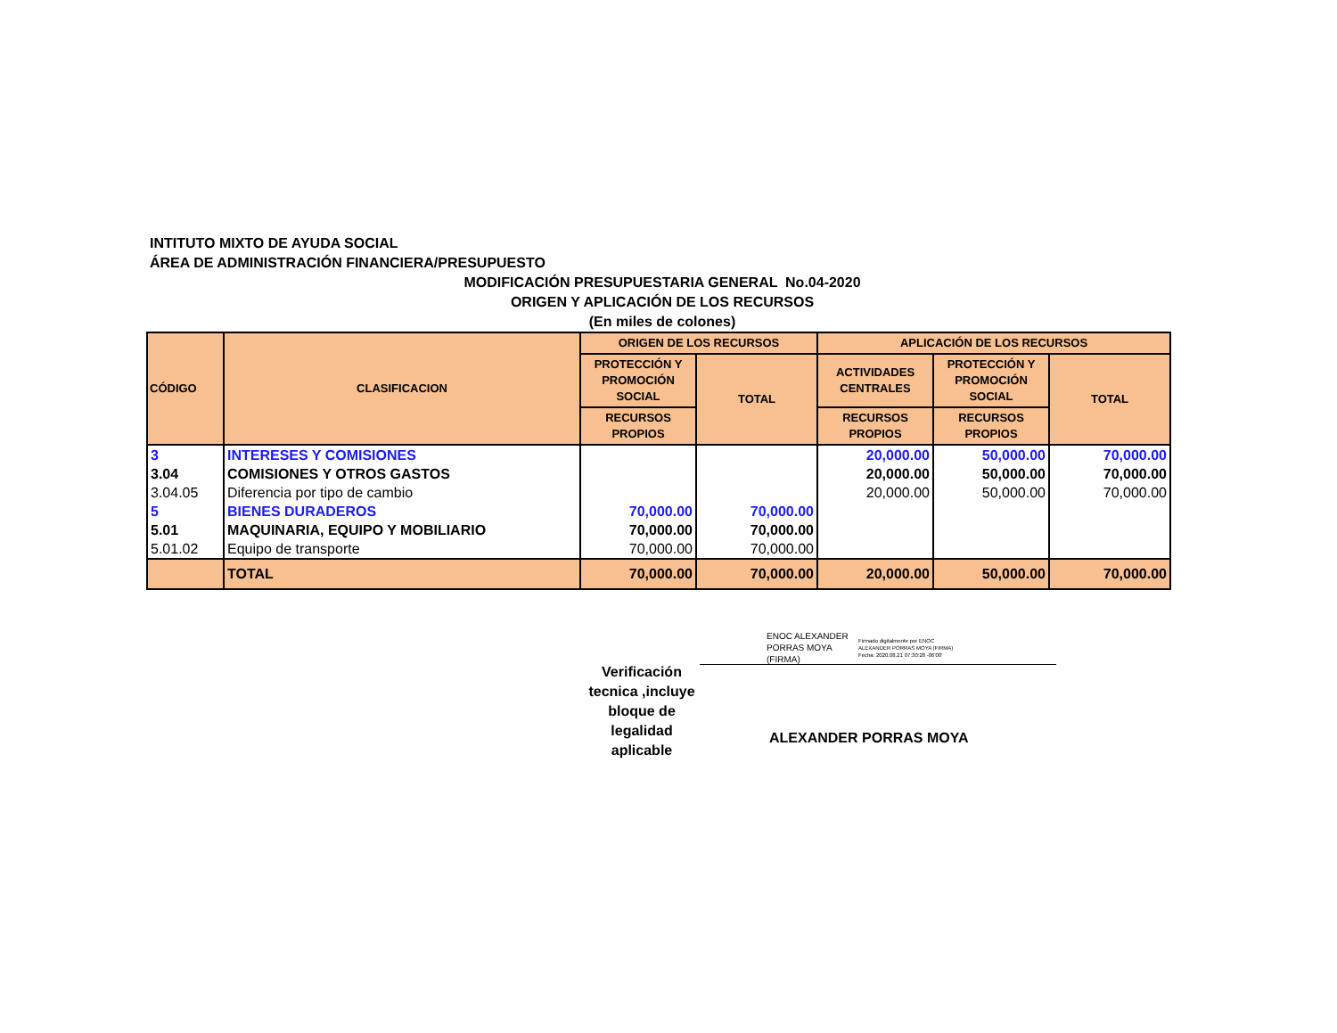INTITUTO MIXTO DE AYUDA SOCIAL
ÁREA DE ADMINISTRACIÓN FINANCIERA/PRESUPUESTO
MODIFICACIÓN PRESUPUESTARIA GENERAL No.04-2020
ORIGEN Y APLICACIÓN DE LOS RECURSOS
(En miles de colones)
| CÓDIGO | CLASIFICACION | ORIGEN DE LOS RECURSOS | | APLICACIÓN DE LOS RECURSOS | | |
| --- | --- | --- | --- | --- | --- | --- |
| | | PROTECCIÓN Y PROMOCIÓN SOCIAL | TOTAL | ACTIVIDADES CENTRALES | PROTECCIÓN Y PROMOCIÓN SOCIAL | TOTAL |
| | | RECURSOS PROPIOS | | RECURSOS PROPIOS | RECURSOS PROPIOS | |
| 3 | INTERESES Y COMISIONES | | | 20,000.00 | 50,000.00 | 70,000.00 |
| 3.04 | COMISIONES Y OTROS GASTOS | | | 20,000.00 | 50,000.00 | 70,000.00 |
| 3.04.05 | Diferencia por tipo de cambio | | | 20,000.00 | 50,000.00 | 70,000.00 |
| 5 | BIENES DURADEROS | 70,000.00 | 70,000.00 | | | |
| 5.01 | MAQUINARIA, EQUIPO Y MOBILIARIO | 70,000.00 | 70,000.00 | | | |
| 5.01.02 | Equipo de transporte | 70,000.00 | 70,000.00 | | | |
| | TOTAL | 70,000.00 | 70,000.00 | 20,000.00 | 50,000.00 | 70,000.00 |
ENOC ALEXANDER
PORRAS MOYA
(FIRMA)
Firmado digitalmente por ENOC
ALEXANDER PORRAS MOYA (FIRMA)
Fecha: 2020.08.21 07:30:28 -06'00'
Verificación tecnica ,incluye bloque de legalidad aplicable
ALEXANDER PORRAS MOYA